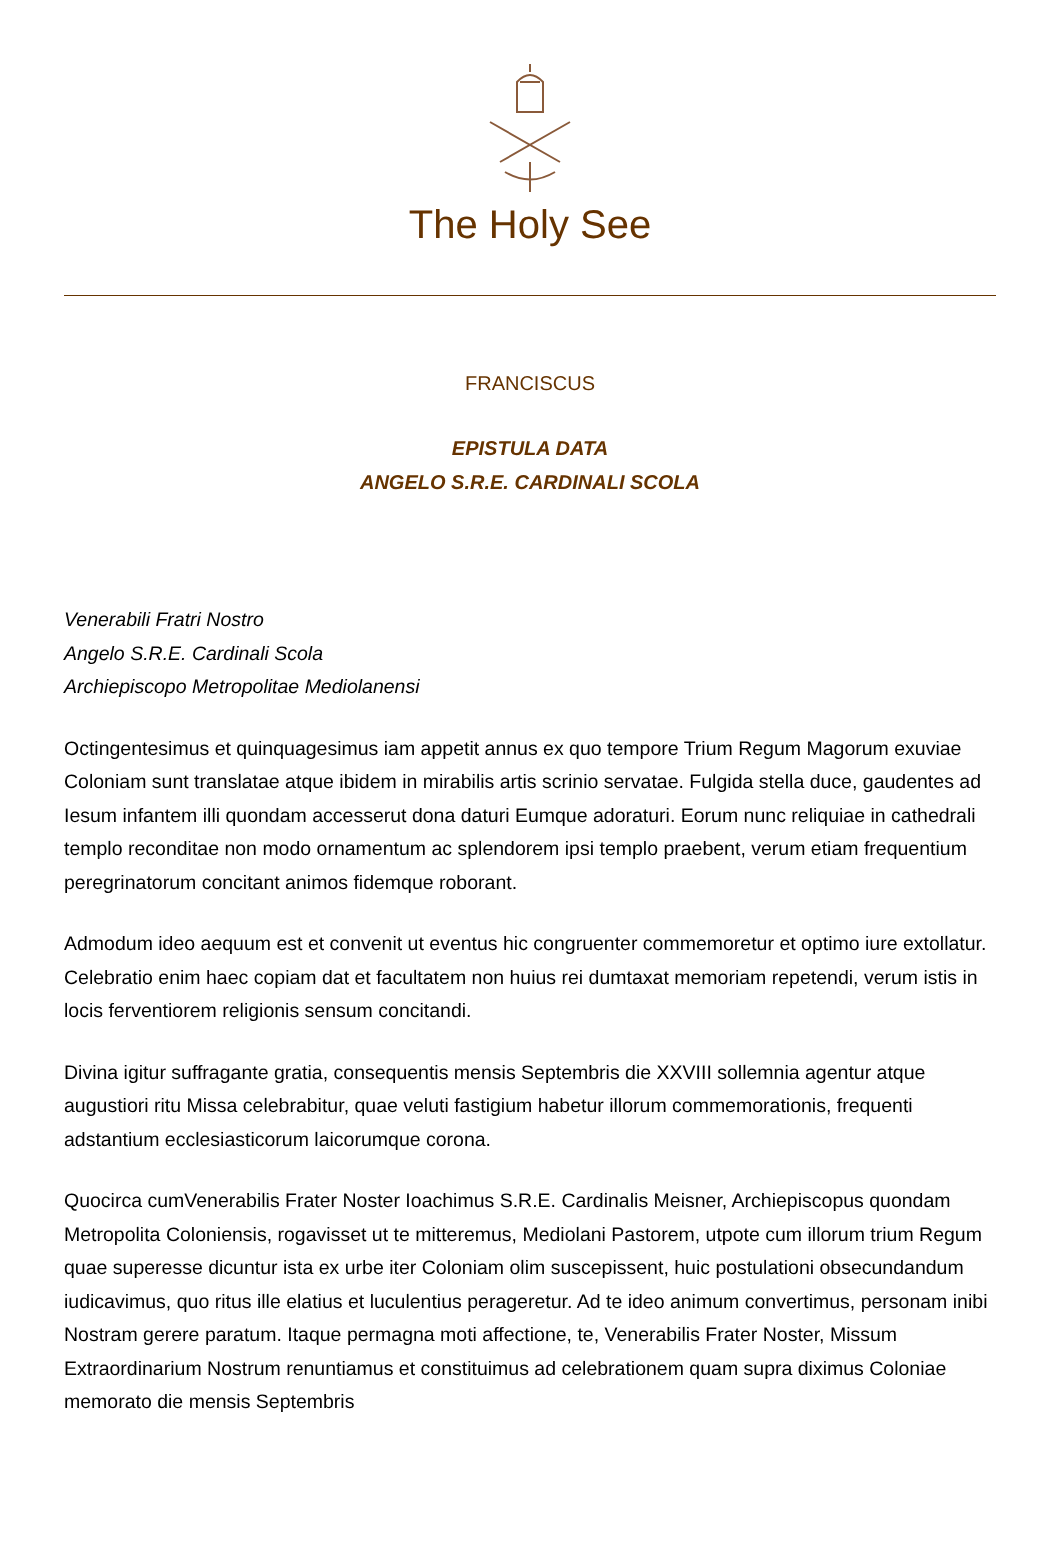The Holy See
FRANCISCUS
EPISTULA DATA
ANGELO S.R.E. CARDINALI SCOLA
Venerabili Fratri Nostro
Angelo S.R.E. Cardinali Scola
Archiepiscopo Metropolitae Mediolanensi
Octingentesimus et quinquagesimus iam appetit annus ex quo tempore Trium Regum Magorum exuviae Coloniam sunt translatae atque ibidem in mirabilis artis scrinio servatae. Fulgida stella duce, gaudentes ad Iesum infantem illi quondam accesserut dona daturi Eumque adoraturi. Eorum nunc reliquiae in cathedrali templo reconditae non modo ornamentum ac splendorem ipsi templo praebent, verum etiam frequentium peregrinatorum concitant animos fidemque roborant.
Admodum ideo aequum est et convenit ut eventus hic congruenter commemoretur et optimo iure extollatur. Celebratio enim haec copiam dat et facultatem non huius rei dumtaxat memoriam repetendi, verum istis in locis ferventiorem religionis sensum concitandi.
Divina igitur suffragante gratia, consequentis mensis Septembris die XXVIII sollemnia agentur atque augustiori ritu Missa celebrabitur, quae veluti fastigium habetur illorum commemorationis, frequenti adstantium ecclesiasticorum laicorumque corona.
Quocirca cumVenerabilis Frater Noster Ioachimus S.R.E. Cardinalis Meisner, Archiepiscopus quondam Metropolita Coloniensis, rogavisset ut te mitteremus, Mediolani Pastorem, utpote cum illorum trium Regum quae superesse dicuntur ista ex urbe iter Coloniam olim suscepissent, huic postulationi obsecundandum iudicavimus, quo ritus ille elatius et luculentius perageretur. Ad te ideo animum convertimus, personam inibi Nostram gerere paratum. Itaque permagna moti affectione, te, Venerabilis Frater Noster, Missum Extraordinarium Nostrum renuntiamus et constituimus ad celebrationem quam supra diximus Coloniae memorato die mensis Septembris